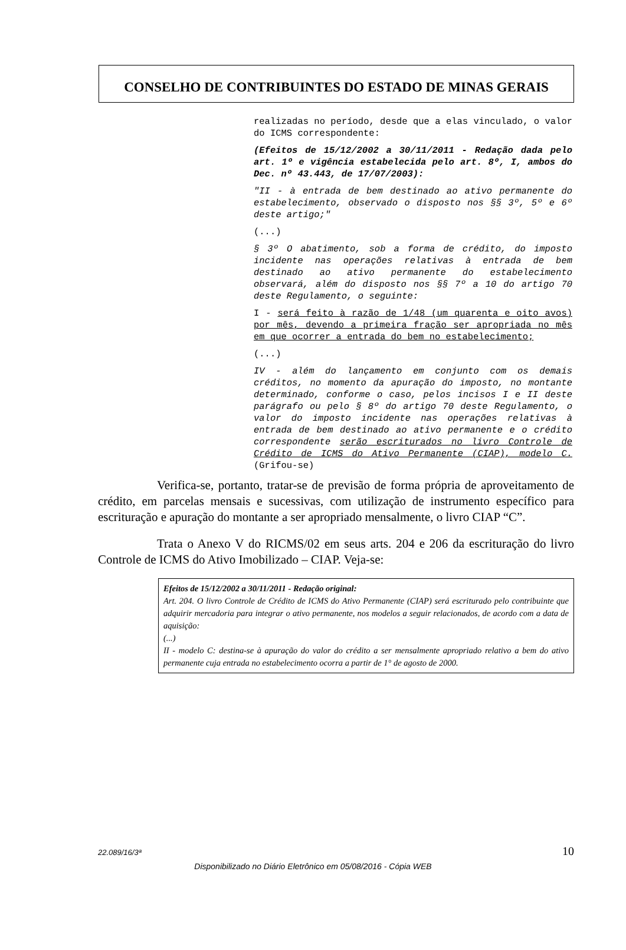CONSELHO DE CONTRIBUINTES DO ESTADO DE MINAS GERAIS
realizadas no período, desde que a elas vinculado, o valor do ICMS correspondente:
(Efeitos de 15/12/2002 a 30/11/2011 - Redação dada pelo art. 1º e vigência estabelecida pelo art. 8º, I, ambos do Dec. nº 43.443, de 17/07/2003):
"II - à entrada de bem destinado ao ativo permanente do estabelecimento, observado o disposto nos §§ 3º, 5º e 6º deste artigo;"
(...)
§ 3º O abatimento, sob a forma de crédito, do imposto incidente nas operações relativas à entrada de bem destinado ao ativo permanente do estabelecimento observará, além do disposto nos §§ 7º a 10 do artigo 70 deste Regulamento, o seguinte:
I - será feito à razão de 1/48 (um quarenta e oito avos) por mês, devendo a primeira fração ser apropriada no mês em que ocorrer a entrada do bem no estabelecimento;
(...)
IV - além do lançamento em conjunto com os demais créditos, no momento da apuração do imposto, no montante determinado, conforme o caso, pelos incisos I e II deste parágrafo ou pelo § 8º do artigo 70 deste Regulamento, o valor do imposto incidente nas operações relativas à entrada de bem destinado ao ativo permanente e o crédito correspondente serão escriturados no livro Controle de Crédito de ICMS do Ativo Permanente (CIAP), modelo C.(Grifou-se)
Verifica-se, portanto, tratar-se de previsão de forma própria de aproveitamento de crédito, em parcelas mensais e sucessivas, com utilização de instrumento específico para escrituração e apuração do montante a ser apropriado mensalmente, o livro CIAP “C”.
Trata o Anexo V do RICMS/02 em seus arts. 204 e 206 da escrituração do livro Controle de ICMS do Ativo Imobilizado – CIAP. Veja-se:
Efeitos de 15/12/2002 a 30/11/2011 - Redação original:
Art. 204. O livro Controle de Crédito de ICMS do Ativo Permanente (CIAP) será escriturado pelo contribuinte que adquirir mercadoria para integrar o ativo permanente, nos modelos a seguir relacionados, de acordo com a data de aquisição:
(...)
II - modelo C: destina-se à apuração do valor do crédito a ser mensalmente apropriado relativo a bem do ativo permanente cuja entrada no estabelecimento ocorra a partir de 1° de agosto de 2000.
22.089/16/3ª 10
Disponibilizado no Diário Eletrônico em 05/08/2016 - Cópia WEB